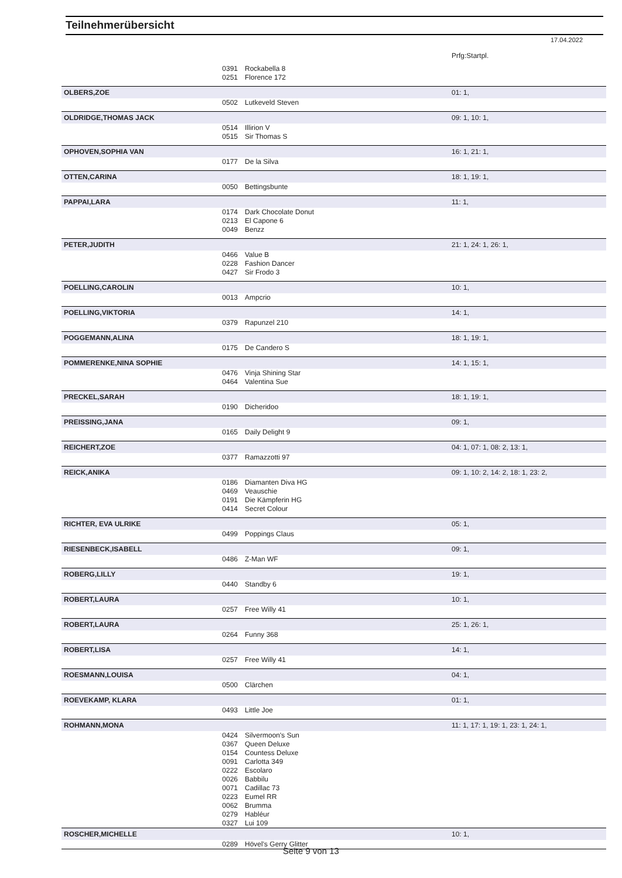Teilnehmerübersicht
17.04.2022
| | | | Prfg:Startpl. |
| | 0391 | Rockabella 8 | |
| | 0251 | Florence 172 | |
| OLBERS,ZOE | | | 01: 1, |
| | 0502 | Lutkeveld Steven | |
| OLDRIDGE,THOMAS JACK | | | 09: 1, 10: 1, |
| | 0514 | Illirion V | |
| | 0515 | Sir Thomas S | |
| OPHOVEN,SOPHIA VAN | | | 16: 1, 21: 1, |
| | 0177 | De la Silva | |
| OTTEN,CARINA | | | 18: 1, 19: 1, |
| | 0050 | Bettingsbunte | |
| PAPPAI,LARA | | | 11: 1, |
| | 0174 | Dark Chocolate Donut | |
| | 0213 | El Capone 6 | |
| | 0049 | Benzz | |
| PETER,JUDITH | | | 21: 1, 24: 1, 26: 1, |
| | 0466 | Value B | |
| | 0228 | Fashion Dancer | |
| | 0427 | Sir Frodo 3 | |
| POELLING,CAROLIN | | | 10: 1, |
| | 0013 | Ampcrio | |
| POELLING,VIKTORIA | | | 14: 1, |
| | 0379 | Rapunzel 210 | |
| POGGEMANN,ALINA | | | 18: 1, 19: 1, |
| | 0175 | De Candero S | |
| POMMERENKE,NINA SOPHIE | | | 14: 1, 15: 1, |
| | 0476 | Vinja Shining Star | |
| | 0464 | Valentina Sue | |
| PRECKEL,SARAH | | | 18: 1, 19: 1, |
| | 0190 | Dicheridoo | |
| PREISSING,JANA | | | 09: 1, |
| | 0165 | Daily Delight 9 | |
| REICHERT,ZOE | | | 04: 1, 07: 1, 08: 2, 13: 1, |
| | 0377 | Ramazzotti 97 | |
| REICK,ANIKA | | | 09: 1, 10: 2, 14: 2, 18: 1, 23: 2, |
| | 0186 | Diamanten Diva HG | |
| | 0469 | Veauschie | |
| | 0191 | Die Kämpferin HG | |
| | 0414 | Secret Colour | |
| RICHTER, EVA ULRIKE | | | 05: 1, |
| | 0499 | Poppings Claus | |
| RIESENBECK,ISABELL | | | 09: 1, |
| | 0486 | Z-Man WF | |
| ROBERG,LILLY | | | 19: 1, |
| | 0440 | Standby 6 | |
| ROBERT,LAURA | | | 10: 1, |
| | 0257 | Free Willy 41 | |
| ROBERT,LAURA | | | 25: 1, 26: 1, |
| | 0264 | Funny 368 | |
| ROBERT,LISA | | | 14: 1, |
| | 0257 | Free Willy 41 | |
| ROESMANN,LOUISA | | | 04: 1, |
| | 0500 | Clärchen | |
| ROEVEKAMP, KLARA | | | 01: 1, |
| | 0493 | Little Joe | |
| ROHMANN,MONA | | | 11: 1, 17: 1, 19: 1, 23: 1, 24: 1, |
| | 0424 | Silvermoon's Sun | |
| | 0367 | Queen Deluxe | |
| | 0154 | Countess Deluxe | |
| | 0091 | Carlotta 349 | |
| | 0222 | Escolaro | |
| | 0026 | Babbilu | |
| | 0071 | Cadillac 73 | |
| | 0223 | Eumel RR | |
| | 0062 | Brumma | |
| | 0279 | Habléur | |
| | 0327 | Lui 109 | |
| ROSCHER,MICHELLE | | | 10: 1, |
| | 0289 | Hövel's Gerry Glitter | |
Seite 9 von 13